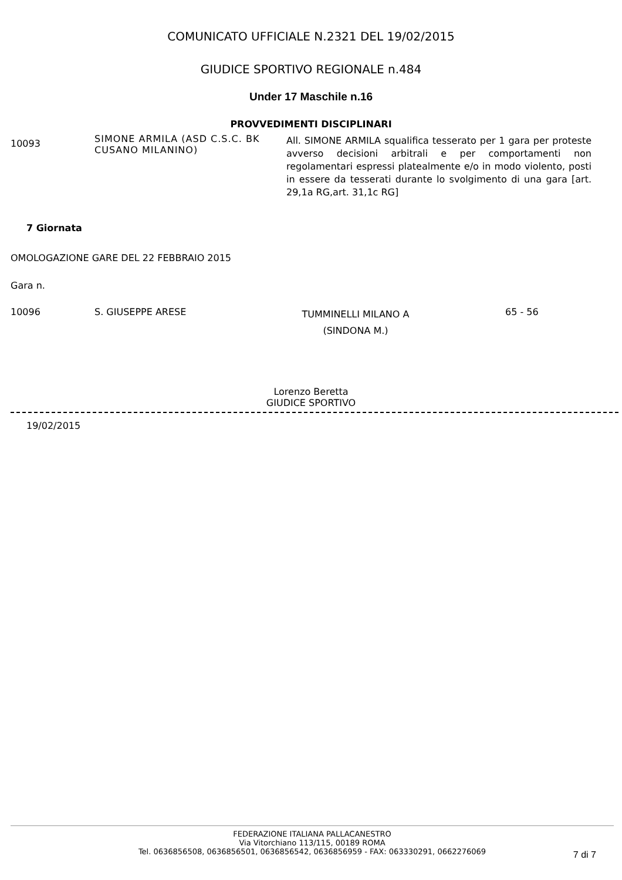COMUNICATO UFFICIALE N.2321 DEL 19/02/2015
GIUDICE SPORTIVO REGIONALE n.484
Under 17 Maschile n.16
PROVVEDIMENTI DISCIPLINARI
| 10093 | SIMONE ARMILA (ASD C.S.C. BK CUSANO MILANINO) | All. SIMONE ARMILA squalifica tesserato per 1 gara per proteste avverso decisioni arbitrali e per comportamenti non regolamentari espressi platealmente e/o in modo violento, posti in essere da tesserati durante lo svolgimento di una gara [art. 29,1a RG,art. 31,1c RG] |
7 Giornata
OMOLOGAZIONE GARE DEL 22 FEBBRAIO 2015
Gara n.
| 10096 | S. GIUSEPPE ARESE | TUMMINELLI MILANO A (SINDONA M.) | 65 - 56 |
Lorenzo Beretta
GIUDICE SPORTIVO
19/02/2015
FEDERAZIONE ITALIANA PALLACANESTRO
Via Vitorchiano 113/115, 00189 ROMA
Tel. 0636856508, 0636856501, 0636856542, 0636856959 - FAX: 063330291, 0662276069
7 di 7